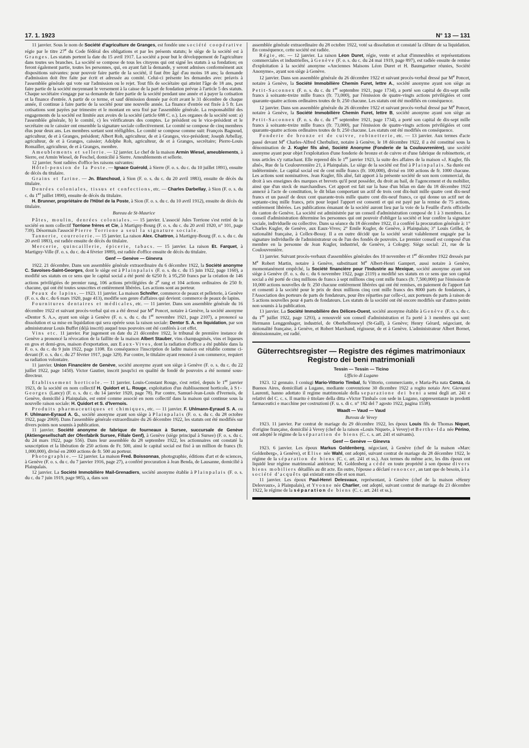17. 1. 1923 N° 13 — 131
11 janvier. Sous le nom de Société d'agriculture de Granges, est fondée une société coopérative régie par le titre 27<sup>e</sup> du Code fédéral des obligations et par les présents statuts; le siège de la société est à Granges. Les statuts portent la date du 15 avril 1917. La société a pour but le développement de l'agriculture dans toutes ses branches. La société se compose de tous les citoyens qui ont signé les statuts à sa fondation; en feront également partie, toutes les personnes, qui, en ayant fait la demande, y seront admises conformément aux dispositions suivantes: pour pouvoir faire partie de la société, il faut être âgé d'au moins 18 ans; la demande d'admission doit être faite par écrit et adressée au comité. Celui-ci présente les demandes avec préavis à l'assemblée générale qui vote sur l'admission ou le rejet. Tout fils de sociétaire qui atteint l'âge de 18 ans, peut faire partie de la société moyennant le versement à la caisse de la part de fondation prévue à l'article 5 des statuts. Chaque sociétaire s'engage par sa demande de faire partie de la société pendant une année et à payer la cotisation et la finance d'entrée. A partir de ce terme, et sauf démission donnée par écrit avant le 31 décembre de chaque année, il continue à faire partie de la société pour une nouvelle année. La finance d'entrée est fixée à 5 fr. Les cotisations sont payées par trimestre et le montant en sera fixé par l'assemblée générale. La responsabilité des engagements de la société est limitée aux avoirs de la société (article 688 C. o.). Les organes de la société sont: a) l'assemblée générale, b) le comité, c) les vérificateurs des comptes. Le président ou le vice-président et le secrétaire ou le caissier ont ensemble la signature sociale collectivement. Le comité se compose de cinq membres élus pour deux ans. Les membres sortant sont rééligibles. Le comité se compose comme suit: François Bagnoud, agriculteur, de et à Granges, président; Albert Roh, agriculteur, de et à Granges, vice-président; Joseph Arbellay, agriculteur, de et à Granges, caissier; Adolphe Roh, agriculteur, de et à Granges, secrétaire; Pierre-Louis Romailler, agriculteur, de et à Granges, membre.
Ameublements et sellerie. — 12 janvier. Le chef de la maison Armin Wiesel, ameublements, à Sierre, est Armin Wiesel, de Feschel, domicilié à Sierre. Ameublements et sellerie.
12 janvier. Sont radiées d'office les raisons suivantes:
Hôtel-pension de la Poste. — Ignace Guérold, à Sierre (F. o. s. du c. du 10 juillet 1891), ensuite de décès du titulaire.
Grains et farine. — Jn. Blanchoud, à Sion (F. o. s. du c. du 20 avril 1883), ensuite de décès du titulaire.
Denrées coloniales, tissus et confections, etc. — Charles Darbellay, à Sion (F. o. s. du c. du 1<sup>er</sup> juillet 1890), ensuite de décès du titulaire.
H. Brunner, propriétaire de l'Hôtel de la Poste, à Sion (F. o. s. du c. du 10 avril 1912), ensuite de décès du titulaire.
Bureau de St-Maurice
Pâtes, moulin, denrées coloniales. — 15 janvier. L'associé Jules Torrione s'est retiré de la société en nom collectif Torrione frères et Cie, à Martigny-Bourg (F. o. s. du c. du 20 avril 1920, n° 101, page 739). Désormais l'associé Pierre Torrione a seul la signature sociale.
Tannerie, courroierie. — 15 janvier. La raison Alex. Chattron, à Martigny-Bourg (F. o. s. du c. du 20 avril 1883), est radiée ensuite de décès du titulaire.
Mercerie, quincaillerie, épicerie, tabacs. — 15 janvier. La raison Et. Farquet, à Martigny-Ville (F. o. s. du c. du 4 février 1889), est radiée d'office ensuite de décès du titulaire.
Genf — Genève — Ginevra
1922. 21 décembre. Dans son assemblée générale extraordinaire du 6 décembre 1922, la Société anonyme C. Savoises-Saint-Georges, dont le siège est à Plainpalais (F. o. s. du c. du 15 juin 1922, page 1160), a modifié ses statuts en ce sens que le capital social a été porté de 6250 fr. à 95,250 francs par la création de 146 actions privilégiées de premier rang, 106 actions privilégiées de 2<sup>e</sup> rang et 104 actions ordinaires de 250 fr. chacune, qui ont été toutes souscrites et entièrement libérées. Les actions sont au porteur.
Peaux de lapins. — 1923. 11 janvier. La maison Schnifer, commerce de peaux et pelleterie, à Genève (F. o. s. du c. du 6 mars 1920, page 413), modifie son genre d'affaires qui devient: commerce de peaux de lapins.
Fournitures dentaires et médicales, etc. — 11 janvier. Dans son assemblée générale du 16 décembre 1922 et suivant procès-verbal qui en a été dressé par M<sup>e</sup> Poncet, notaire à Genève, la société anonyme «Dentor S. A.», ayant son siège à Genève (F. o. s. du c. du 1<sup>er</sup> novembre 1921, page 2107), a prononcé sa dissolution et sa mise en liquidation qui sera opérée sous la raison sociale: Dentor S. A. en liquidation, par son administrateur Louis Buffet (déjà inscrit) auquel tous pouvoirs ont été conférés à cet effet.
Vins etc. 11 janvier. Par jugement en date du 21 décembre 1922, le tribunal de première instance de Genève a prononcé la révocation de la faillite de la maison Albert Stauber, vins champagnisés, vins et liqueurs en gros et demi-gros, maison d'exportation, aux Eaux-Vives, dont la radiation d'office a été publiée dans la F. o. s. du c. du 9 juin 1922, page 1108. En conséquence l'inscription de ladite maison est rétablie comme ci-devant (F. o. s. du c. du 27 février 1917, page 329). Par contre, le titulaire ayant renoncé à son commerce, requiert sa radiation volontaire.
11 janvier. Union Financière de Genève, société anonyme ayant son siège à Genève (F. o. s. du c. du 22 juillet 1922, page 1450). Victor Gautier, inscrit jusqu'ici en qualité de fondé de pouvoirs a été nommé sous-directeur.
Etablissement horticole. — 11 janvier. Louis-Constant Rouge, s'est retiré, depuis le 1<sup>er</sup> janvier 1923, de la société en nom collectif H. Quidort et L. Rouge, exploitation d'un établissement horticole, à St-Georges (Lancy) (F. o. s. du c. du 14 janvier 1920, page 78). Par contre, Samuel-Jean-Louis d'Ivernois, de Genève, domicilié à Plainpalais, est entré comme associé en nom collectif dans la maison qui continue sous la nouvelle raison sociale: H. Quidort et S. d'Ivernois.
Produits pharmaceutiques et chimiques, etc. — 11 janvier. F. Uhlmann-Eyraud S. A. ou F. Uhlmann-Eyraud A. G., société anonyme ayant son siège à Plainpalais (F. o. s. du c. du 28 octobre 1922, page 2069). Dans l'assemblée générale extraordinaire du 26 décembre 1922, les statuts ont été modifiés sur divers points non soumis à publication.
11 janvier. Société anonyme de fabrique de fourneaux à Sursee, succursale de Genève (Aktiengesellschaft der Ofenfabrik Sursee, Filiale Genf), à Genève (siège principal à Sursee) (F. o. s. du c. du 24 mars 1922, page 556). Dans leur assemblée du 28 septembre 1922, les actionnaires ont constaté la souscription et la libération de 250 actions de Fr. 500, ainsi le capital social est fixé à un million de francs (fr. 1,000,000), divisé en 2000 actions de fr. 500 au porteur.
Photographie. — 12 janvier. La maison Fred. Boissonnas, photographie, éditions d'art et de sciences, à Genève (F. o. s. du c. du 7 janvier 1916, page 27), a conféré procuration à Jean Benda, de Lausanne, domicilié à Plainpalais.
12 janvier. La Société Immobilière Mail-Grenadiers, société anonyme établie à Plainpalais (F. o. s. du c. du 7 juin 1919, page 985), a, dans son
assemblée générale extraordinaire du 28 octobre 1922, voté sa dissolution et constaté la clôture de sa liquidation. En conséquence, cette société est radiée.
Régie, etc. — 12 janvier. La raison Léon Duret, régie, vente et achat d'immeubles et représentations commerciales et industrielles, à Genève (F. o. s. du c. du 24 mai 1919, page 897), est radiée ensuite de remise d'exploitation à la société anonyme «Anciennes Maisons Léon Duret et H. Baumgartner réunies, Société Anonyme», ayant son siège à Genève.
12 janvier. Dans son assemblée générale du 26 décembre 1922 et suivant procès-verbal dressé par M<sup>e</sup> Poncet, notaire à Genève, la Société Immobilière Chemin Furet, lettre A., société anonyme ayant son siège au Petit-Saconnex (F. o. s. du c. du 1<sup>er</sup> septembre 1921, page 1734), a porté son capital de dix-sept mille francs à soixante-treize mille francs (fr. 73,000), par l'émission de quatre-vingts actions privilégiées et cent quarante-quatre actions ordinaires toutes de fr. 250 chacune. Les statuts ont été modifiés en conséquence.
12 janvier. Dans son assemblée générale du 26 décembre 1922 et suivant procès-verbal dressé par M<sup>e</sup> Poncet, notaire à Genève, la Société Immobilière Chemin Furet, lettre B, société anonyme ayant son siège au Petit-Saconnex (F. o. s. du c. du 1<sup>er</sup> septembre 1921, page 1734), a porté son capital de dix-sept mille francs à soixante-treize mille francs (fr. 73,000), par l'émission de quatre-vingts actions privilégiées et cent quarante-quatre actions ordinaires toutes de fr. 250 chacune. Les statuts ont été modifiés en conséquence.
Fonderie de bronze et de cuivre, robinetterie, etc. — 13 janvier. Aux termes d'acte passé devant M<sup>e</sup> Charles-Alfred Cherbuliez, notaire à Genève, le 18 décembre 1922, il a été constitué sous la dénomination de J. Kugler fils aîné, Société Anonyme (Fonderie de la Coulouvrenière), une société anonyme ayant pour objet l'exploitation d'une fonderie de bronze et de cuivre et d'une fabrique de robinetterie, et tous articles s'y rattachant. Elle reprend dès le 1<sup>er</sup> janvier 1923, la suite des affaires de la maison «J. Kugler, fils aîné», Rue de la Coulouvrenière 21, à Plainpalais. Le siège de la société est fixé à Plainpalais. Sa durée est indéterminée. Le capital social est de cent mille francs (fr. 100,000), divisé en 100 actions de fr. 1000 chacune. Les actions sont nominatives. Jean Kugler, fils aîné, fait apport à la présente société de son nom commercial, du droit à ses enseignes des marques et brevets qu'il peut posséder, du droit au bail, de l'agencement et du mobilier, ainsi que d'un stock de marchandises. Cet apport est fait sur la base d'un bilan en date du 18 décembre 1922 annexé à l'acte de constitution, le dit bilan comportant un actif de trois cent dix-huit mille quatre cent dix-neuf francs et un passif de deux cent quarante-trois mille quatre cent dix-neuf francs, ce qui donne un actif net de septante-cinq mille francs, prix pour lequel l'apport est consenti et qui est payé par la remise de 75 actions, entièrement libérées. Les publications émanant de la société auront lieu par la voie de la Feuille d'avis officielle du canton de Genève. La société est administrée par un conseil d'administration composé de 1 à 3 membres. Le conseil d'administration détermine les personnes qui ont pouvoir d'obliger la société et leur confère la signature sociale, individuelle ou collective. Dans sa séance du 18 décembre 1922, il a conféré la procuration générale à: 1° Charles Kugler, de Genève, aux Eaux-Vives; 2° Emile Kugler, de Genève, à Plainpalais; 3° Louis Grillet, de nationalité française, à Collex-Bossy. Il a en outre décidé que la société serait valablement engagée par la signature individuelle de l'administrateur ou de l'un des fondés de pouvoirs. Le premier conseil est composé d'un membre en la personne de Jean Kugler, industriel, de Genève, à Cologny. Siège social: 21, rue de la Coulouvrenière.
13 janvier. Suivant procès-verbaux d'assemblées générales des 10 novembre et 1<sup>er</sup> décembre 1922 dressés par M<sup>e</sup> Robert Martin, notaire à Genève, substituant M<sup>e</sup> Albert-Henri Gampert, aussi notaire à Genève, momentanément empêché, la Société financière pour l'Industrie au Mexique, société anonyme ayant son siège à Genève (F. o. s. du c. du 6 novembre 1922, page 2119) a modifié ses statuts en ce sens que son capital social a été porté de cinq millions de francs à sept millions cinq cent mille francs (fr. 7,500,000) par l'émission de 10,000 actions nouvelles de fr. 250 chacune entièrement libérées qui ont été remises, en paiement de l'apport fait et consenti à la société pour le prix de deux millions cinq cent mille francs des 8000 parts de fondateurs, à l'Association des porteurs de parts de fondateurs, pour être réparties par celle-ci, aux porteurs de parts à raison de 5 actions nouvelles pour 4 parts de fondateurs. Les statuts de la société ont été encore modifiés sur d'autres points non soumis à la publication.
13 janvier. La Société Immobilière des Délices-Ouest, société anonyme établie à Genève (F. o. s. du c. du 1<sup>er</sup> juillet 1922, page 1293), a renouvelé son conseil d'administration et l'a porté à 3 membres qui sont: Hermann Lenggenhager, industriel, de Oberhelfenswyl (St-Gall), à Genève; Henry Gérard, négociant, de nationalité française, à Genève, et Robert Marchand, régisseur, de et à Genève. L'administrateur Albert Bornet, démissionnaire, est radié.
Güterrechtsregister — Registre des régimes matrimoniaux
Registro dei beni matrimoniali
Tessin — Tessin — Ticino
Ufficio di Lugano
1923. 12 gennaio. I coniugi Mario-Vittorio Timbal, fu Vittorio, commerciante, e Maria-Pia nata Conza, da Buenos Aires, domiciliati a Lugano, mediante convenzione 30 dicembre 1922 a rogito notaio Avv. Giovanni Laurenti, hanno adottato il regime matrimoniale della separazione dei beni a sensi degli art. 241 e relativi del C. c. s. Il marito è titolare della ditta «Victor Timbal» con sede in Lugano, rappresentanze in prodotti farmaceutici e macchine per costruzioni (F. u. s. di c. n° 182 del 7 agosto 1922, pagina 1538).
Waadt — Vaud — Vaud
Bureau de Vevey
1923. 11 janvier. Par contrat de mariage du 29 décembre 1922, les époux Louis fils de Thomas Niquet, d'origine française, domicilié à Vevey (chef de la raison «Louis Niquet», à Vevey) et Berthe-Ida née Périno, ont adopté le régime de la séparation de biens (C. c. s. art. 241 et suivants).
Genf — Genève — Ginevra
1923. 6 janvier. Les époux Markus Goldenberg, négociant, à Genève (chef de la maison «Marc Goldenberg», à Genève), et Elise née Wahl, ont adopté, suivant contrat de mariage du 28 décembre 1922, le régime de la séparation de biens (C. c. art. 241 et ss.). Aux termes du même acte, les dits époux ont liquidé leur régime matrimonial antérieur; M. Goldenberg a cédé en toute propriété à son épouse divers biens mobiliers détaillés au dit acte. En outre, l'épouse a déclaré renoncer, an tant que de besoin, à la société d'acquêts qui existait entre elle et son mari.
11 janvier. Les époux Paul-Henri Delesvaux, représentant, à Genève (chef de la maison «Henry Delesvaux», à Plainpalais), et Yvonne née Charlier, ont adopté, suivant contrat de mariage du 23 décembre 1922, le régime de la séparation de biens (C. c. art. 241 et ss.).